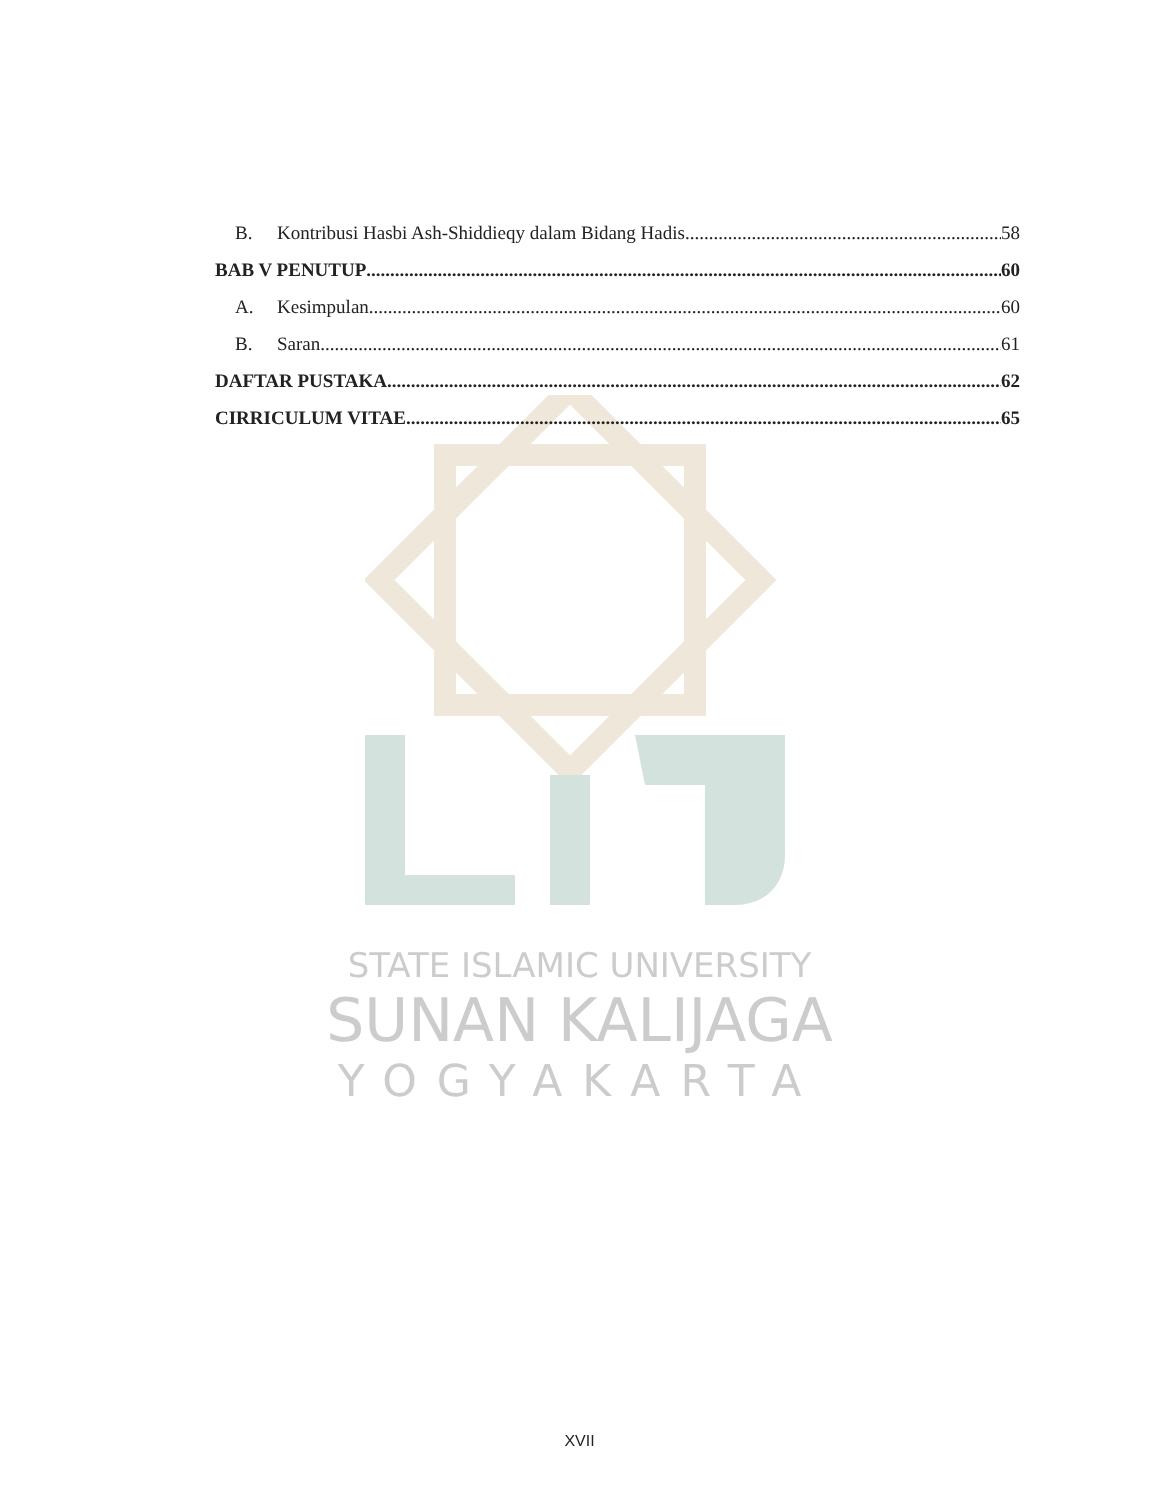STATE ISLAMIC UNIVERSITY
SUNAN KALIJAGA
YOGYAKARTA
B. Kontribusi Hasbi Ash-Shiddieqy dalam Bidang Hadis 58
BAB V PENUTUP 60
A. Kesimpulan 60
B. Saran 61
DAFTAR PUSTAKA 62
CIRRICULUM VITAE 65
XVII